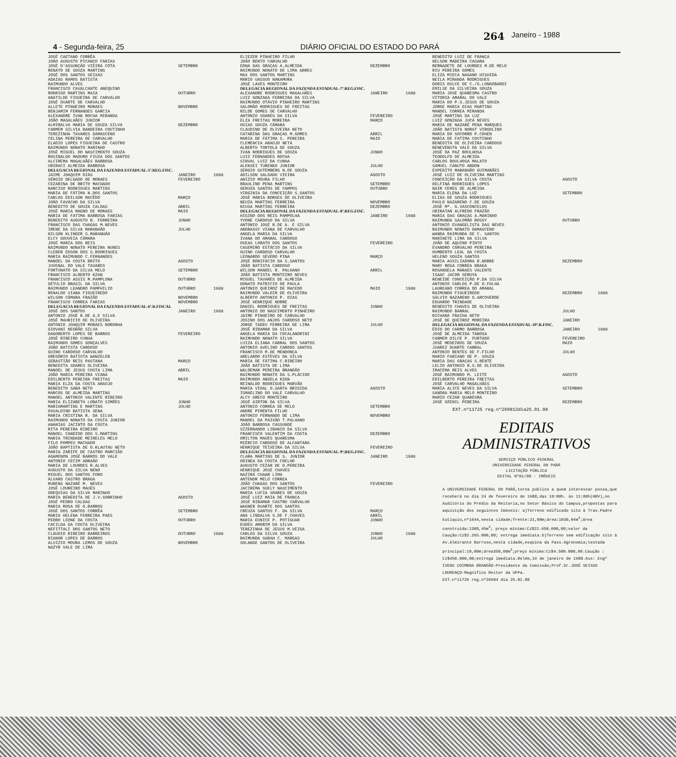264 Janeiro - 1988
4 - Segunda-feira, 25 DIÁRIO OFICIAL DO ESTADO DO PARÁ
| JOSÉ CAETANO CORRÊA | | |
| JOÃO AUGUSTO PICANÇO FARIAS | | |
| JOSÉ D'ASSUNÇÃO VIEIRA COTA | SETEMBRO | |
| RENATO DE SOUZA MARTINS | | |
| JOSÉ DOS SANTOS SEIXAS | | |
| ADAIAS RAMOS BATISTA | | |
| RAIMUNDO ALVES | | |
| FRANCISCO CAVALCANTE ANEQUINO | | |
| RODRIGO MARTINS MAIA | OUTUBRO | |
| ANATILDE FIGUEIRA DE CARVALHO | | |
| JOSÉ DUARTE DE CARVALHO | | |
| ALLETE PINHEIRO MORAES | NOVEMBRO | |
| BENJAMIM FERNANDES GARCIA | | |
| ALEXANDRE IVAN ROCHA MIRANDA | | |
| JOÃO MAGALHÃES JUNIOR | | |
| ALMIRALVA MARIA DE SOUZA SILVA | DEZEMBRO | |
| CARMEM SILVIA BANDEIRA COUTINHO | | |
| TEREZINHA TAVARES DAMASCENO | | |
| CELINA PEREIRA DE CARVALHO | | |
| ELADIO LOPES FIGUEIRA DE CASTRO | | |
| RAIMUNDO NONATO MARINHO | | |
| JOSÉ MIGUEL DO NASCIMENTO SOUZA | | |
| ROSINALDO MADURO FIUZA DOS SANTOS | | |
| ALCIREMA MAGALHÃES BARBOSA | | |
| UBIRACI ALMEIDA BARBOSA | | |
| DELEGACIA REGIONAL DA FAZENDA ESTADUAL-5ª.REG.FISC. | | |
| JAIME JOAQUIM DIAS | JANEIRO | 1988 |
| SÉRGIO DELGADO DE MORAES | FEVEREIRO | |
| CEZARINA DE BRITO MACHADO | | |
| NARCISO RODRIGUES MARTINS | | |
| MARIA DE FÁTIMA N.DOS SANTOS | | |
| CARLOS EDILSON MACÊDO | MARÇO | |
| JOÃO FAVACHO DA SILVA | | |
| BENEDITO DE SOUZA CALDAS | ABRIL | |
| JOSÉ MARIA MAGNO DE MORAES | MAIO | |
| MARIA DE FATIMA BARBOSA FARIAS | | |
| BENEDITO AUGUSTO B. FERREIRA | JUNHO | |
| FRANCISCO DAS CHAGAS M.NEVES | | |
| IRENE DA SILVA MARANHÃO | JULHO | |
| NILSON KLINGER S.MARANHÃO | | |
| ELCY GOUVEIA CÂMARA | | |
| JOSÉ MARIA DOS REIS | | |
| RAIMUNDO NONATO PEREIRA NUNES | | |
| CLEBER EDSON DOS S.RODRIGUES | | |
| MARIA RAIMUNDO C.FERNANDES | | |
| MANOEL DA COSTA BRITO | AGOSTO | |
| JUVENAL DO VALE TAVARES | | |
| FORTUNATO DA SILVA MELO | SETEMBRO | |
| FRANCISCO ALBERTO KZAN | | |
| FRANCISCO ASSIS M.PAMPLONA | OUTUBRO | |
| GETULIO BRASIL DA SILVA | | |
| RAIMUNDO LEANDRO PAMPHILIO | OUTUBRO | 1988 |
| RENALDO VIANA FIGUEIREDO | | |
| WILSON CÂMARA FRAZÃO | NOVEMBRO | |
| FRANCISCO CORREA FARIAS | NOVEMBRO | |
| DELEGACIA REGIONAL DA FAZENDA ESTADUAL-6ª.R.FISCAL | | |
| JOSÉ DOS SANTOS | JANEIRO | 1988 |
| ANTONIO JOSÉ R.DE A.E SILVA | | |
| JOSÉ MAURICIO DE OLIVEIRA | | |
| ANTONIO JOAQUIM MORAES NORONHA | | |
| GIOVANI NEGRÃO SILVA | | |
| DAGOBERTO LOPES DE BARROS | FEVEREIRO | |
| JOSÉ RIBEIRO CUNHA | | |
| RAIMUNDO GOMES GONÇALVES | | |
| JOÃO BATISTA CARDOSO | | |
| GUINO CARDOSO CARVALHO | | |
| GREGÓRIO BATISTA WANZELER | | |
| SEBASTIÃO REIS PASTANA | MARÇO | |
| BENEDITA SOARES OLIVEIRA | | |
| MANOEL DE JESUS COSTA LIMA | ABRIL | |
| JOÃO MARIA PEREIRA VIANA | | |
| EDILBERTO PEREIRA FREITAS | MAIO | |
| MARIA ELZA DA COSTA ARAÚJO | | |
| BENEDITO SABÁ NETO | | |
| MARCOS DE ALMEIDA MARTINS | | |
| MANOEL ANTONIO VALENTE RIBEIRO | | |
| MARIA ELIZABETH LOBATO SIMÕES | JUNHO | |
| MARIAMARTINS E MARTINS | JULHO | |
| OSVALDINO BATISTA SENA | | |
| MARIA CRISTINA R. DA SILVA | | |
| RAIMUNDO NONATO DA COSTA JUNIOR | | |
| ANANIAS JACINTO DA COSTA | | |
| RITA PEREIRA RIBEIRO | | |
| MANOEL CANDIDO DOS S.MARTINS | | |
| MARIA TRINDADE MEIRELES MELO | | |
| FILO POMPEU MACHADO | | |
| JOÃO BAPTISTA DE O.KLAUTAU NETO | | |
| MARIA ZARIFE DE CASTRO MARCIÃO | | |
| AGAMENON JOSÉ BARROS DO VALE | | |
| ANTONIO CECIM ABRAÃO | | |
| MARIA DE LOURDES R.ALVES | | |
| AUGUSTO DA SILVA NENO | | |
| MIGUEL DOS SANTOS FORO | | |
| ÁLVARO CASTRO BRAGA | | |
| RUBENS NAZARÉ M. NEVES | | |
| JOSÉ LOUREIRO MAUÉS | | |
| ODEQUIAS DA SILVA MARINHO | | |
| MARIA BENEDITA DE J.V.SOBRINHO | AGOSTO | |
| JOSÉ PEDRO CALDAS | | |
| MARIA ROSA DE O.BARROS | | |
| JOSÉ DOS SANTOS CORRÊA | SETEMBRO | |
| MARIA HELENA FERREIRA PAES | | |
| PEDRO LEONE DA COSTA | OUTUBRO | |
| CACILDA DA COSTA OLIVEIRA | | |
| NEFITTALI DOS SANTOS NETO | | |
| CLÁUDIO RIBEIRO BARREIROS | OUTUBRO | 1988 |
| BIANOR LOPES DE BARROS | | |
| ALUIZIO MOURA LEMOS DE SOUZA | NOVEMBRO | |
| NAZYR VALE DE LIMA | | |
| ELIEZER PINHEIRO FILHO | | |
| JOÃO BENTO CARVALHO | | |
| EDNA DAS GRAÇAS A.ALMEIDA | DEZEMBRO | |
| RAIMUNDO NONATO DE LIMA ABREU | | |
| MAX DOS SANTOS MARTINS | | |
| MÁRIO UASSUO NAKAMURA | | |
| JOSÉ LAVES MONTEIRO | | |
| DELEGACIA REGIONAL DA FAZENDA ESTADUAL-7ª.REG.FISC. | | |
| ALEXANDRE RODRIGUES MAGALHÃES | JANEIRO | 1988 |
| LUIZ GONZAGA FERREIRA DA SILVA | | |
| RAIMUNDO OTÁVIO PINHEIRO MARTINS | | |
| SALOMÃO RODRIGUES DE FREITAS | | |
| NILDE GOMES DE CARVALHO | | |
| ANTONIO SOARES DA SILVA | FEVEREIRO | |
| ELZA FREITAS MOREIRA | MARÇO | |
| OSIAS SOUZA CÂMARA | | |
| CLAUDINO DE OLIVEIRA NETO | | |
| CATARINA DAS GRAÇAS M.GOMES | ABRIL | |
| MARIA DE FÁTIMA S. PEREIRA | MAIO | |
| CLEMENCIA ARAÚJO NETA | | |
| ALBERTH TORTOLA DE SOUZA | | |
| IVAN RODRIGUES DE SOUZA | JUNHO | |
| LUIZ FERNANDES ROCHA | | |
| SINVAL LUIZ DA CUNHA | | |
| ALEKSEI TURENKO JUNIOR | JULHO | |
| SERGIO GUTEMBERG N.DE SOUZA | | |
| ADILSON SALGADO VIEIRA | AGOSTO | |
| ANIZIO MOURA FILHO | | |
| BRAULINO PENA MARTINS | SETEMBRO | |
| GERUZA SANTOS DE CAMPOS | OUTUBRO | |
| VIRGINIA DA CONCEIÇÃO S.SANTOS | | |
| JOSÈ MARIA BORGES DE OLIVEIRA | | |
| NEUZA MARTINS FERREIRA | NOVEMBRO | |
| NIUSA MARTINS FERREIRA | DEZEMBRO | |
| DELEGACIA REGIONAL DA FAZENDA ESTADUAL-8ª.REG.FISC. | | |
| HIGINO DOS REIS PAMPOLHA | JANEIRO | 1988 |
| YVONE CARDOSO DA SILVA | | |
| ANTONIO JOSÉ R.DE A. E SILVA | | |
| ANDRASSY VIANA DE CARVALHO | | |
| ANGELA MARIA DA SILVA | | |
| IVANA DO AMARAL CARDOSO | | |
| OSEAS LOBATO DOS SANTOS | FEVEREIRO | |
| CASEMIRO ESTÁCIO DA SILVA | | |
| GUINO CARDOSO CARVALHO | | |
| LEONARDO SEVERO PINA | MARÇO | |
| JOSÉ BONIFÁCIO DA S.SANTOS | | |
| JOÃO BATISTA CARDOSO | | |
| WILSON MANOEL R. PALHANO | ABRIL | |
| JOÃO BATISTA MONTEIRO NEVES | | |
| MIGUEL TAVARES DE ALMEIDA | | |
| DONATO PATRICIO DE PAULA | | |
| ANTONIO QUEIROZ DE MACEDO | MAIO | 1988 |
| RAIMUNDO VALDIR DE OLIVEIRA | | |
| ALBERTO ANTONIO P. DIAS | | |
| JOSÉ HENRIQUE NOBRE | | |
| DANIEL RODRIGUES DE FREITAS | JUNHO | |
| ANTONIO DO NASCIMENTO PINHEIRO | | |
| JAIME PINHEIRO DE CARVALHO | | |
| JOSINO DOS ANJOS CARDOSO NETO | | |
| JORGE TADEU FERREIRA DE LIMA | JULHO | |
| JOSÉ RIBAMAR DA SILVA | | |
| ANGELA MARIA DA COCALANDRINI | | |
| RAIMUNDO NONATO SILVA | | |
| LUIZA ELIANA CABRAL DOS SANTOS | | |
| ANTONIO AVELINO CARDOS SANTOS | | |
| FRANCISCO M.DE MENDONÇA | | |
| ABELARDO ESTEVES DA SILVA | | |
| MARIA DE FÁTIMA C.RIBEIRO | | |
| JOÃO BATISTA DE LIMA | | |
| WALDEMAR PEREIRA BRANDÃO | | |
| RAIMUNDO NONATO DA S.PLÁCIDO | | |
| RAIMUNDO ANGELA KZAN | | |
| REINALDO RODRIGUES MARVÃO | | |
| MARIA VIDAL O.SANTA BRIGIDA | AGOSTO | |
| ISMAELINO DO VALE CARVALHO | | |
| ALCY GRECO MONTEIRO | | |
| JOSÉ AIRTON DA SILVA | | |
| ANTONIO CORREA DE MELO | SETEMBRO | |
| ANDRE PIMENTA FILHO | | |
| ANTONIO FERNANDO DE LIMA | NOVEMBRO | |
| MANOEL DA PAIXÃO T.PALHANO | | |
| JOÃO BARBOSA CASSUNDÉ | | |
| SIZERNANDO LIBANIO DA SILVA | | |
| FRANCISCO VALENTIM DA COSTA | DEZEMBRO | |
| OMILTON MAUÉS QUARESMA | | |
| MIÉRCIO CARDOSO DE ALCANTARA | | |
| HENRIQUE TEIXEIRA DA SILVA | FEVEREIRO | |
| DELEGACIA REGIONAL DA FAZENDA ESTADUAL-9ª;REG.FISC. | | |
| CLARA MARTINS DE S. JUNIOR | JANEIRO | 1988 |
| ODINEA DA COSTA COELHO | | |
| AUGUSTO CEZAR DE O.PEREIRA | | |
| HENRIQUE JOSÉ CHAVES | | |
| NAZIRA CHAAR LIMA | | |
| ANTENOR MELO CORREA | | |
| JOÃO CHAGAS DOS SANTOS | FEVEREIRO | |
| JACIREMA SUELY NASCIMENTO | | |
| MARIA LUCIA SOARES DE SOUZA | | |
| JOSÉ LUIZ MAIA DE FRANÇA | | |
| JOSÉ RIBAMAR CASTRO CARVALHO | | |
| WAGNER DUARTE DOS SANTOS | | |
| CREUZA SANTOS F. DA SILVA | MARÇO | |
| ANA LINDALVA S.DE F.CHAVES | ABRIL | |
| MARIA EUNICE P. POTIGUAR | JUNHO | |
| EUDES AMORIM DA SILVA | | |
| TEREZINHA DE JESUS M.VEIGA | | |
| CARLOS DA SILVA SOUZA | JUNHO | 1988 |
| RAIMUNDA SARAH C. MARGAS | JULHO | |
| SOLANGE SANTOS DE OLIVEIRA | | |
| BENEDITO LUIZ DE FRANÇA | | |
| NELSON MADEIRA CASARA | | |
| BERNADETE DE LOURDES M.DE MELO | | |
| RIU PEREIRA GOMES | | |
| ELIZA MIECA NAGANO HISHIDA | | |
| NEILA MIRANDA RODRIGUES | | |
| DORIS DULCE DE C./G.LONGOBARDI | | |
| EMILSE DA SILVEIRA SOUZA | | |
| MARIA JOSÉ QUARESMA CASTRO | | |
| VITORIA AMARAL DO VALE | | |
| MARIA DO P.S.JESUS DE SOUZA | | |
| JORGE MARIA DIAS MARTINS | | |
| MANOEL CORREA MIRANDA | | |
| JOSÉ MARTINS DA LUZ | | |
| LUIZ GONZAGA JUCÁ NEVES | | |
| MARIA DE NAZARÉ PENA MARQUES | | |
| JOÃO BATISTA NORAT VIRGOLINO | | |
| MARIA DO SOCORRO P.COHEN | | |
| MARIA DE FATIMA COUTINHO | | |
| BENEDITA DE OLIVEIRA CARDOSO | | |
| BENEVENUTA VALE DA SILVA | | |
| JOSÉ DA PAZ BOULHOSA | | |
| TEODOLFO DE ALMEIDA | | |
| CARLOS BOULHOSA MALATO | | |
| SAMUEL CANUTO ABDON | | |
| EXPEDITO MARANHÃO GUIMARÃES | | |
| JOSÉ LUIZ DE OLIVEIRA MARTINS | | |
| CONCEIÇÃO DA SILVA COSTA | AGOSTO | |
| DELFINA RODRIGUES LOPES | | |
| NAIR CERES DE ALMEIDA | | |
| MARIA ELENA DA LUZ | SETEMBRO | |
| ELIAS DE SOUZA RODRIGUES | | |
| PAULO NAZARENO C.DE SOUZA | | |
| JOSÉ Mª. G.VASCONCELOS | | |
| UBIRATAN ALFREDO FRAZÃO | | |
| MARIA DAS GRAÇAS A.MARINHO | | |
| RAIMUNDA SALOMÃO ROSSY | OUTUBRO | |
| ANTONIO EVANGELISTA DAS NEVES | | |
| RAIMUNDO NONATO DAMASCENO | | |
| WANDA RAIMUNDA DE C. SANTOS | | |
| MARINETE LIMA DA SILVA | | |
| JOÃO DE AQUINO PINTO | | |
| EVANDRO CARVALHO PEREIRA | | |
| HUMBERTO LEAL DA COSTA | | |
| HELENO SOUZA SANTOS | | |
| MARIA AUXILIADORA B.NOBRE | DEZEMBRO | |
| MARY ROSA CORREA BRAGA | | |
| ROSANGELA MARAES VALENTE | | |
| ISAAC JACOB SERUYA | | |
| RENEIDE CONCEIÇÃO P.DA SILVA | | |
| ANTONIO CARLOS P.DE O.FOLHA | | |
| LAUREANO CORREA DO AMARAL | | |
| RAIMUNDO FIGUEIREDO | DEZEMBRO | 1988 |
| SÁLVIO NAZARENO G.ARCOVERDE | | |
| EDUARDO TRINDADE | | |
| BENEDITO CHAVES DE OLIVEIRA | | |
| RAIMUNDO BARRAL | JULHO | |
| BICHARA FRAIHA NETO | | |
| JOSÉ DE QUEIROZ MOREIRA | JANEIRO | |
| DELEGACIA REGIONAL DA FAZENDA ESTADUAL-10ª.R.FISC. | | |
| ÉDIO DO CARMO BARBOSA | JANEIRO | 1988 |
| JOSÉ DE ALMEIDA TABOSA | | |
| CARMEM DILCE P. FURTADO | FEVEREIRO | |
| JOSÉ MEDEIROS DE SOUZA | MAIO | |
| JUAREZ DUARTE CABRAL | | |
| ANTONIO BENTES DE F.FILHO | JULHO | |
| MARIO FABIANO DE P. SOUZA | | |
| MARIA DAS GRAÇAS S.RENTE | | |
| LELIO ANTONIO R.S.DE OLIVEIRA | | |
| IRACEMA REIS ALVES | | |
| JOSÉ RAIMUNDO M. LEITE | AGOSTO | |
| EDILBERTO PEREIRA FREITAS | | |
| JOSÉ CARVALHO MAGALHÃES | | |
| MARIA ALICE NEVES DA SILVA | SETEMBRO | |
| SANDRA MARIA MELO MONTEIRO | | |
| MARIO CEZAR QUARESMA | | |
| JOSÉ OZENIL PEREIRA | DEZEMBRO | |
EXT.nº11725 reg.nº269813dia25.01.88
EDITAIS
ADMINISTRATIVOS
SERVIÇO PÚBLICO FEDERAL
UNIVERSIDADE FEDERAL DO PARÁ
LICITAÇÃO PÚBLICA
EDITAL Nº01/88 - IMÓVEIS
A UNIVERSIDADE FEDERAL DO PARÁ,torna público a quem interessar possa,que receberá no dia 24 de fevereiro de 1988,das 10:00h. às 11:00h(HBV),no Auditório do Prédio da Reitoria,no Setor Básico do Campus,propostas para aquisição dos seguintes Imóveis: a)Terreno edificado sito à Trav.Padre Eutiquio,nº1644,nesta cidade;frente:21,00m;área:1030,04m<sup>2</sup>;área construída:1308,45m<sup>2</sup>; preço mínimo:Cz$22.650.000,00;valor da Caução:Cz$2.265.000,00; entrega imediata.b)Terreno sem edificação sito à Av.Almirante Barroso,nesta cidade,esquina da Pass.Agronomia;testada principal:10,00m;área350,00m<sup>2</sup>;preço mínimo:Cz$4.500.000,00.Caução : Cz$450.000,00;entrega imediata.Belém,19 de janeiro de 1988.Ass: Engº IVENS COIMBRA BRANDÃO-Presidente da Comissão;Prof.Dr.JOSÉ SEIXAS LOURENÇO-Magnífico Reitor da UFPa.
EXT.nº11726 reg.nº26984 dia 25.01.88